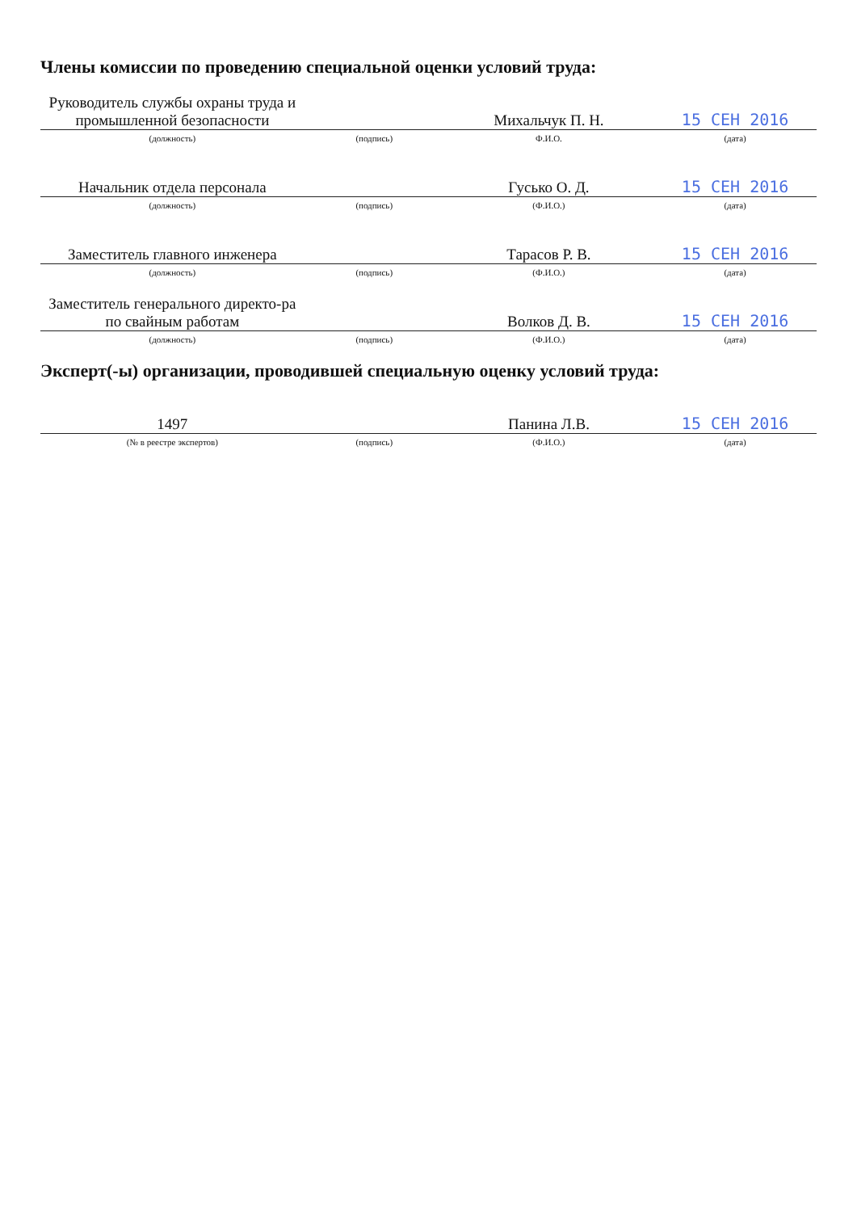Члены комиссии по проведению специальной оценки условий труда:
| Руководитель службы охраны труда и промышленной безопасности | | Михальчук П. Н. | 15 СЕН 2016 |
| (должность) | (подпись) | Ф.И.О. | (дата) |
| Начальник отдела персонала | | Гусько О. Д. | 15 СЕН 2016 |
| (должность) | (подпись) | (Ф.И.О.) | (дата) |
| Заместитель главного инженера | | Тарасов Р. В. | 15 СЕН 2016 |
| (должность) | (подпись) | (Ф.И.О.) | (дата) |
| Заместитель генерального директо-ра по свайным работам | | Волков Д. В. | 15 СЕН 2016 |
| (должность) | (подпись) | (Ф.И.О.) | (дата) |
Эксперт(-ы) организации, проводившей специальную оценку условий труда:
| 1497 | | Панина Л.В. | 15 СЕН 2016 |
| (№ в реестре экспертов) | (подпись) | (Ф.И.О.) | (дата) |